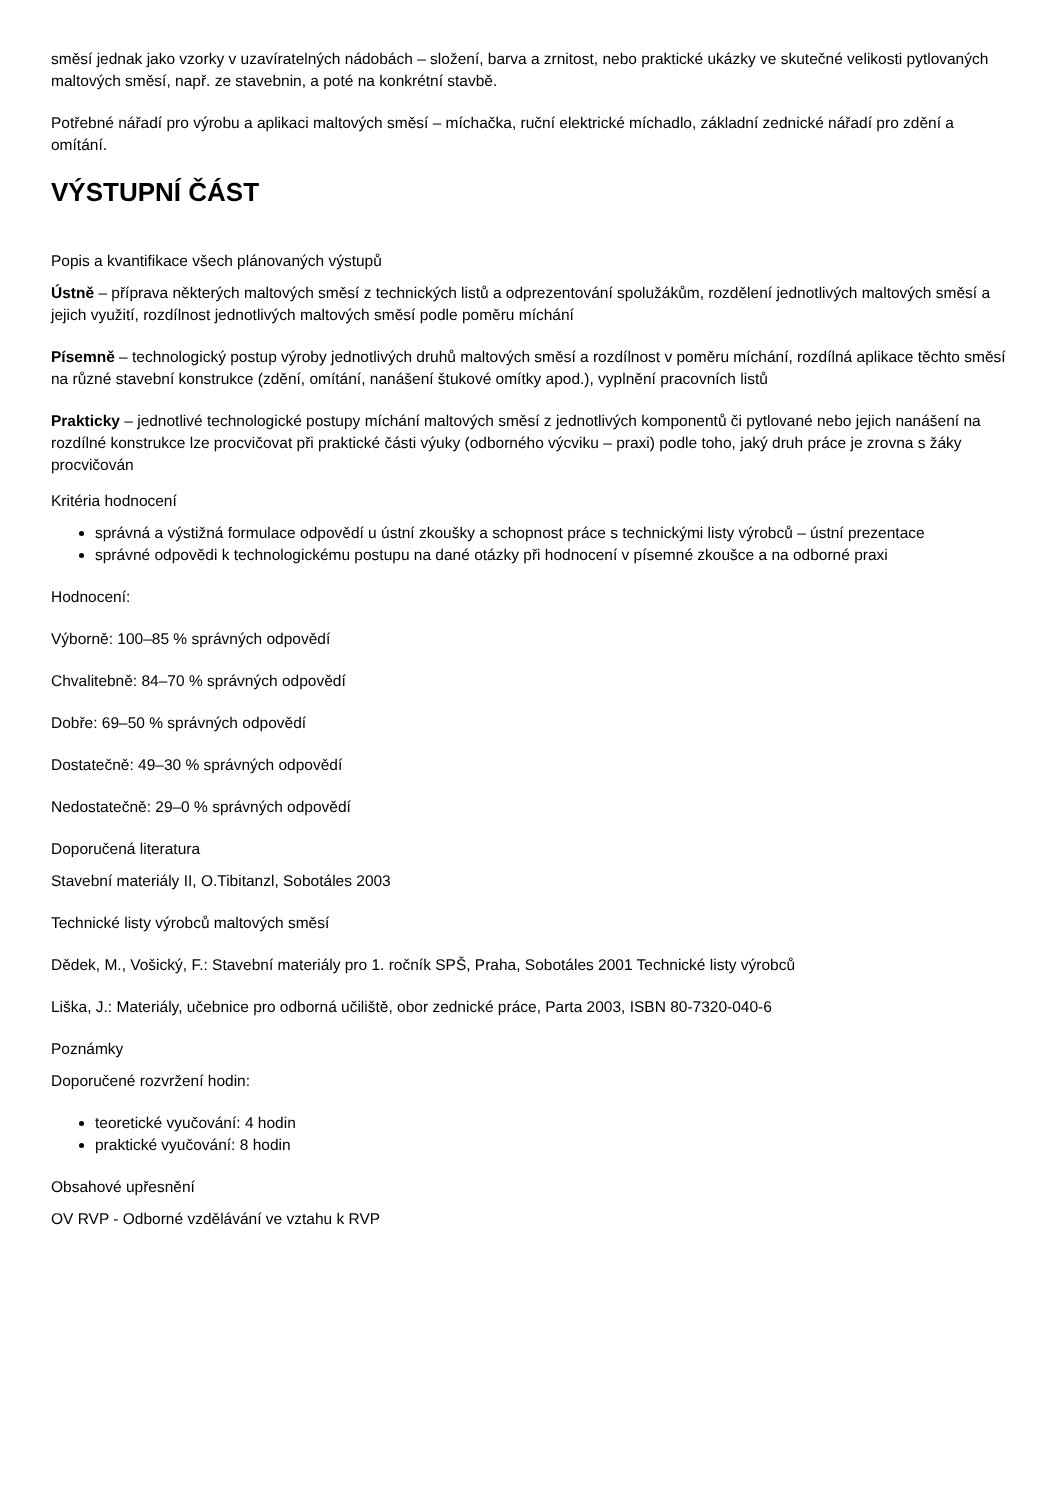směsí jednak jako vzorky v uzavíratelných nádobách – složení, barva a zrnitost, nebo praktické ukázky ve skutečné velikosti pytlovaných maltových směsí, např. ze stavebnin, a poté na konkrétní stavbě.
Potřebné nářadí pro výrobu a aplikaci maltových směsí – míchačka, ruční elektrické míchadlo, základní zednické nářadí pro zdění a omítání.
VÝSTUPNÍ ČÁST
Popis a kvantifikace všech plánovaných výstupů
Ústně – příprava některých maltových směsí z technických listů a odprezentování spolužákům, rozdělení jednotlivých maltových směsí a jejich využití, rozdílnost jednotlivých maltových směsí podle poměru míchání
Písemně – technologický postup výroby jednotlivých druhů maltových směsí a rozdílnost v poměru míchání, rozdílná aplikace těchto směsí na různé stavební konstrukce (zdění, omítání, nanášení štukové omítky apod.), vyplnění pracovních listů
Prakticky – jednotlivé technologické postupy míchání maltových směsí z jednotlivých komponentů či pytlované nebo jejich nanášení na rozdílné konstrukce lze procvičovat při praktické části výuky (odborného výcviku – praxi) podle toho, jaký druh práce je zrovna s žáky procvičován
Kritéria hodnocení
správná a výstižná formulace odpovědí u ústní zkoušky a schopnost práce s technickými listy výrobců – ústní prezentace
správné odpovědi k technologickému postupu na dané otázky při hodnocení v písemné zkoušce a na odborné praxi
Hodnocení:
Výborně: 100–85 % správných odpovědí
Chvalitebně: 84–70 % správných odpovědí
Dobře: 69–50 % správných odpovědí
Dostatečně: 49–30 % správných odpovědí
Nedostatečně: 29–0 % správných odpovědí
Doporučená literatura
Stavební materiály II, O.Tibitanzl, Sobotáles 2003
Technické listy výrobců maltových směsí
Dědek, M., Vošický, F.: Stavební materiály pro 1. ročník SPŠ, Praha, Sobotáles 2001 Technické listy výrobců
Liška, J.: Materiály, učebnice pro odborná učiliště, obor zednické práce, Parta 2003, ISBN 80-7320-040-6
Poznámky
Doporučené rozvržení hodin:
teoretické vyučování: 4 hodin
praktické vyučování: 8 hodin
Obsahové upřesnění
OV RVP - Odborné vzdělávání ve vztahu k RVP